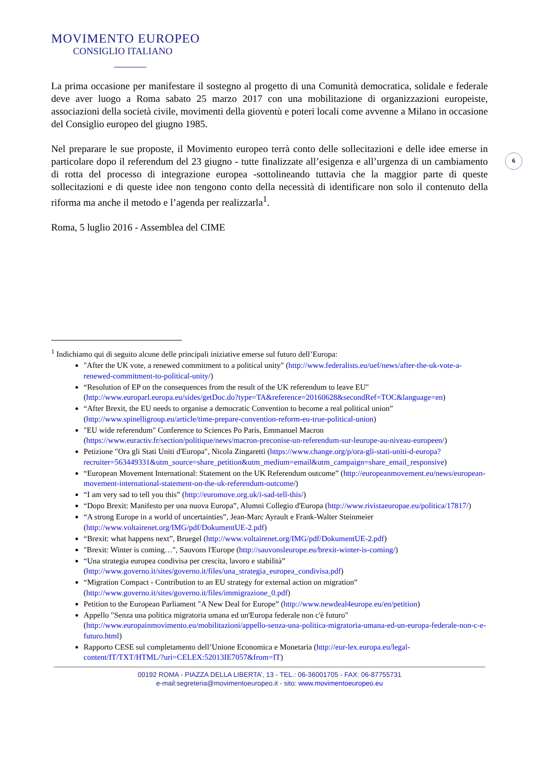6
MOVIMENTO EUROPEO
CONSIGLIO ITALIANO
La prima occasione per manifestare il sostegno al progetto di una Comunità democratica, solidale e federale deve aver luogo a Roma sabato 25 marzo 2017 con una mobilitazione di organizzazioni europeiste, associazioni della società civile, movimenti della gioventù e poteri locali come avvenne a Milano in occasione del Consiglio europeo del giugno 1985.
Nel preparare le sue proposte, il Movimento europeo terrà conto delle sollecitazioni e delle idee emerse in particolare dopo il referendum del 23 giugno - tutte finalizzate all’esigenza e all’urgenza di un cambiamento di rotta del processo di integrazione europea -sottolineando tuttavia che la maggior parte di queste sollecitazioni e di queste idee non tengono conto della necessità di identificare non solo il contenuto della riforma ma anche il metodo e l’agenda per realizzarla<sup>1</sup>.
Roma, 5 luglio 2016 - Assemblea del CIME
<sup>1</sup> Indichiamo qui di seguito alcune delle principali iniziative emerse sul futuro dell’Europa:
"After the UK vote, a renewed commitment to a political unity" (http://www.federalists.eu/uef/news/after-the-uk-vote-a-renewed-commitment-to-political-unity/)
“Resolution of EP on the consequences from the result of the UK referendum to leave EU" (http://www.europarl.europa.eu/sides/getDoc.do?type=TA&reference=20160628&secondRef=TOC&language=en)
“After Brexit, the EU needs to organise a democratic Convention to become a real political union” (http://www.spinelligroup.eu/article/time-prepare-convention-reform-eu-true-political-union)
"EU wide referendum" Conference to Sciences Po Paris, Emmanuel Macron (https://www.euractiv.fr/section/politique/news/macron-preconise-un-referendum-sur-leurope-au-niveau-europeen/)
Petizione "Ora gli Stati Uniti d'Europa", Nicola Zingaretti (https://www.change.org/p/ora-gli-stati-uniti-d-europa?recruiter=563449331&utm_source=share_petition&utm_medium=email&utm_campaign=share_email_responsive)
“European Movement International: Statement on the UK Referendum outcome” (http://europeanmovement.eu/news/european-movement-international-statement-on-the-uk-referendum-outcome/)
“I am very sad to tell you this” (http://euromove.org.uk/i-sad-tell-this/)
“Dopo Brexit: Manifesto per una nuova Europa”, Alumni Collegio d'Europa (http://www.rivistaeuropae.eu/politica/17817/)
“A strong Europe in a world of uncertainties”, Jean-Marc Ayrault e Frank-Walter Steinmeier (http://www.voltairenet.org/IMG/pdf/DokumentUE-2.pdf)
“Brexit: what happens next”, Bruegel (http://www.voltairenet.org/IMG/pdf/DokumentUE-2.pdf)
"Brexit: Winter is coming…", Sauvons l'Europe (http://sauvonsleurope.eu/brexit-winter-is-coming/)
“Una strategia europea condivisa per crescita, lavoro e stabilità” (http://www.governo.it/sites/governo.it/files/una_strategia_europea_condivisa.pdf)
“Migration Compact - Contribution to an EU strategy for external action on migration” (http://www.governo.it/sites/governo.it/files/immigrazione_0.pdf)
Petition to the European Parliament "A New Deal for Europe” (http://www.newdeal4europe.eu/en/petition)
Appello "Senza una politica migratoria umana ed un'Europa federale non c'è futuro" (http://www.europainmovimento.eu/mobilitazioni/appello-senza-una-politica-migratoria-umana-ed-un-europa-federale-non-c-e-futuro.html)
Rapporto CESE sul completamento dell’Unione Economica e Monetaria (http://eur-lex.europa.eu/legal-content/IT/TXT/HTML/?uri=CELEX:52013IE7057&from=IT)
00192 ROMA - PIAZZA DELLA LIBERTA’, 13 - TEL.: 06-36001705 - FAX: 06-87755731
e-mail:segreteria@movimentoeuropeo.it - sito: www.movimentoeuropeo.eu